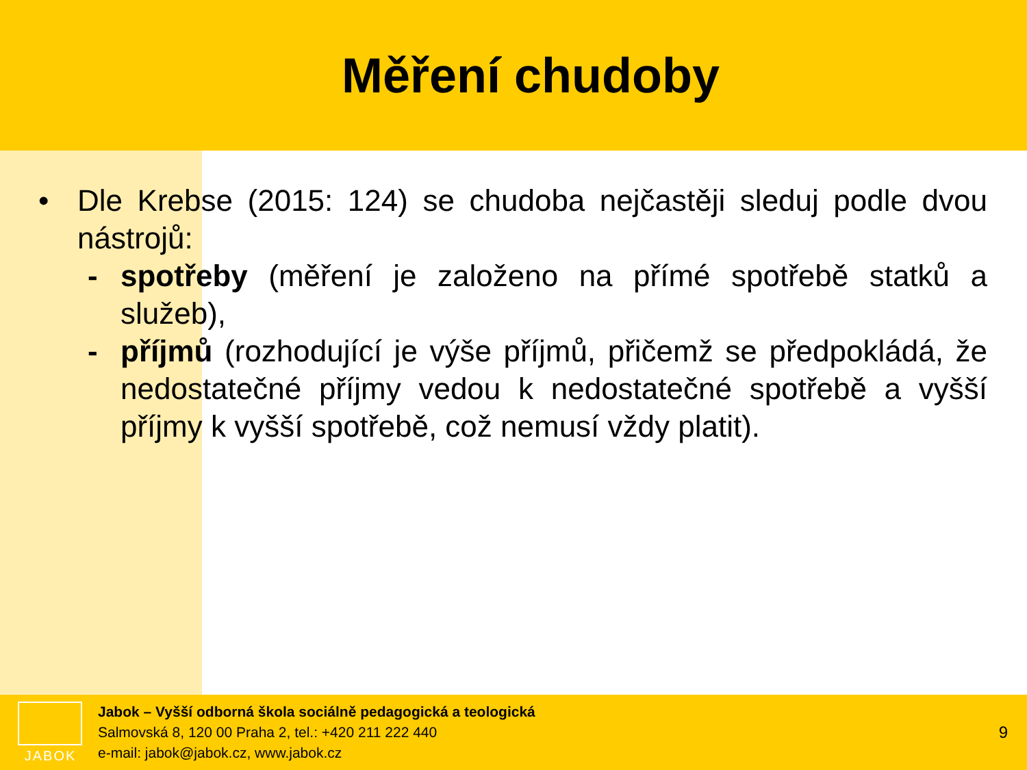Měření chudoby
• Dle Krebse (2015: 124) se chudoba nejčastěji sleduj podle dvou nástrojů:
- spotřeby (měření je založeno na přímé spotřebě statků a služeb),
- příjmů (rozhodující je výše příjmů, přičemž se předpokládá, že nedostatečné příjmy vedou k nedostatečné spotřebě a vyšší příjmy k vyšší spotřebě, což nemusí vždy platit).
JABOK
Jabok – Vyšší odborná škola sociálně pedagogická a teologická
Salmovská 8, 120 00 Praha 2, tel.: +420 211 222 440
e-mail: jabok@jabok.cz, www.jabok.cz
9